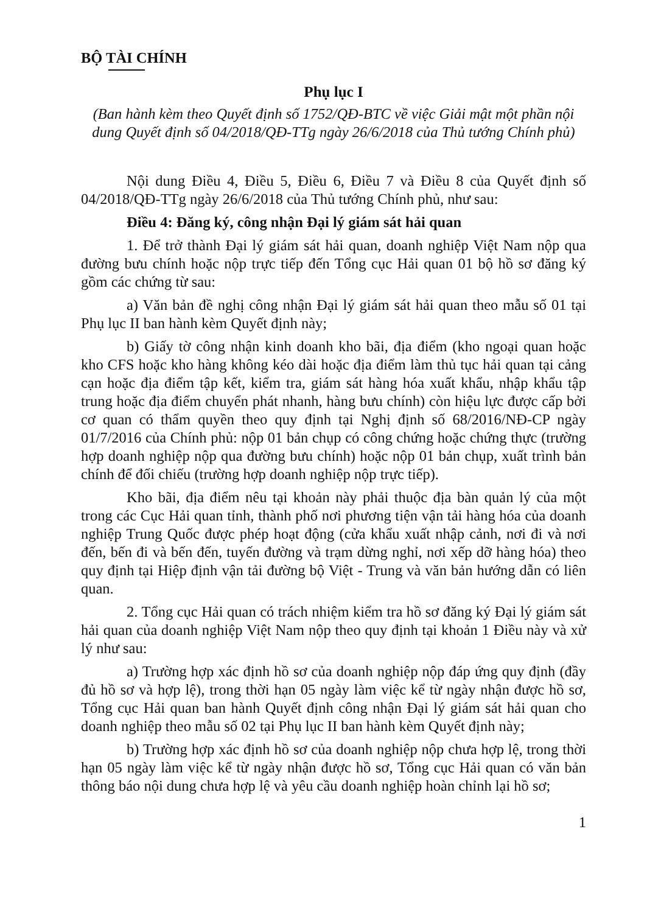BỘ TÀI CHÍNH
Phụ lục I
(Ban hành kèm theo Quyết định số 1752/QĐ-BTC về việc Giải mật một phần nội dung Quyết định số 04/2018/QĐ-TTg ngày 26/6/2018 của Thủ tướng Chính phủ)
Nội dung Điều 4, Điều 5, Điều 6, Điều 7 và Điều 8 của Quyết định số 04/2018/QĐ-TTg ngày 26/6/2018 của Thủ tướng Chính phủ, như sau:
Điều 4: Đăng ký, công nhận Đại lý giám sát hải quan
1. Để trở thành Đại lý giám sát hải quan, doanh nghiệp Việt Nam nộp qua đường bưu chính hoặc nộp trực tiếp đến Tổng cục Hải quan 01 bộ hồ sơ đăng ký gồm các chứng từ sau:
a) Văn bản đề nghị công nhận Đại lý giám sát hải quan theo mẫu số 01 tại Phụ lục II ban hành kèm Quyết định này;
b) Giấy tờ công nhận kinh doanh kho bãi, địa điểm (kho ngoại quan hoặc kho CFS hoặc kho hàng không kéo dài hoặc địa điểm làm thủ tục hải quan tại cảng cạn hoặc địa điểm tập kết, kiểm tra, giám sát hàng hóa xuất khẩu, nhập khẩu tập trung hoặc địa điểm chuyển phát nhanh, hàng bưu chính) còn hiệu lực được cấp bởi cơ quan có thẩm quyền theo quy định tại Nghị định số 68/2016/NĐ-CP ngày 01/7/2016 của Chính phủ: nộp 01 bản chụp có công chứng hoặc chứng thực (trường hợp doanh nghiệp nộp qua đường bưu chính) hoặc nộp 01 bản chụp, xuất trình bản chính để đối chiếu (trường hợp doanh nghiệp nộp trực tiếp).
Kho bãi, địa điểm nêu tại khoản này phải thuộc địa bàn quản lý của một trong các Cục Hải quan tỉnh, thành phố nơi phương tiện vận tải hàng hóa của doanh nghiệp Trung Quốc được phép hoạt động (cửa khẩu xuất nhập cảnh, nơi đi và nơi đến, bến đi và bến đến, tuyến đường và trạm dừng nghỉ, nơi xếp dỡ hàng hóa) theo quy định tại Hiệp định vận tải đường bộ Việt - Trung và văn bản hướng dẫn có liên quan.
2. Tổng cục Hải quan có trách nhiệm kiểm tra hồ sơ đăng ký Đại lý giám sát hải quan của doanh nghiệp Việt Nam nộp theo quy định tại khoản 1 Điều này và xử lý như sau:
a) Trường hợp xác định hồ sơ của doanh nghiệp nộp đáp ứng quy định (đầy đủ hồ sơ và hợp lệ), trong thời hạn 05 ngày làm việc kể từ ngày nhận được hồ sơ, Tổng cục Hải quan ban hành Quyết định công nhận Đại lý giám sát hải quan cho doanh nghiệp theo mẫu số 02 tại Phụ lục II ban hành kèm Quyết định này;
b) Trường hợp xác định hồ sơ của doanh nghiệp nộp chưa hợp lệ, trong thời hạn 05 ngày làm việc kể từ ngày nhận được hồ sơ, Tổng cục Hải quan có văn bản thông báo nội dung chưa hợp lệ và yêu cầu doanh nghiệp hoàn chỉnh lại hồ sơ;
1